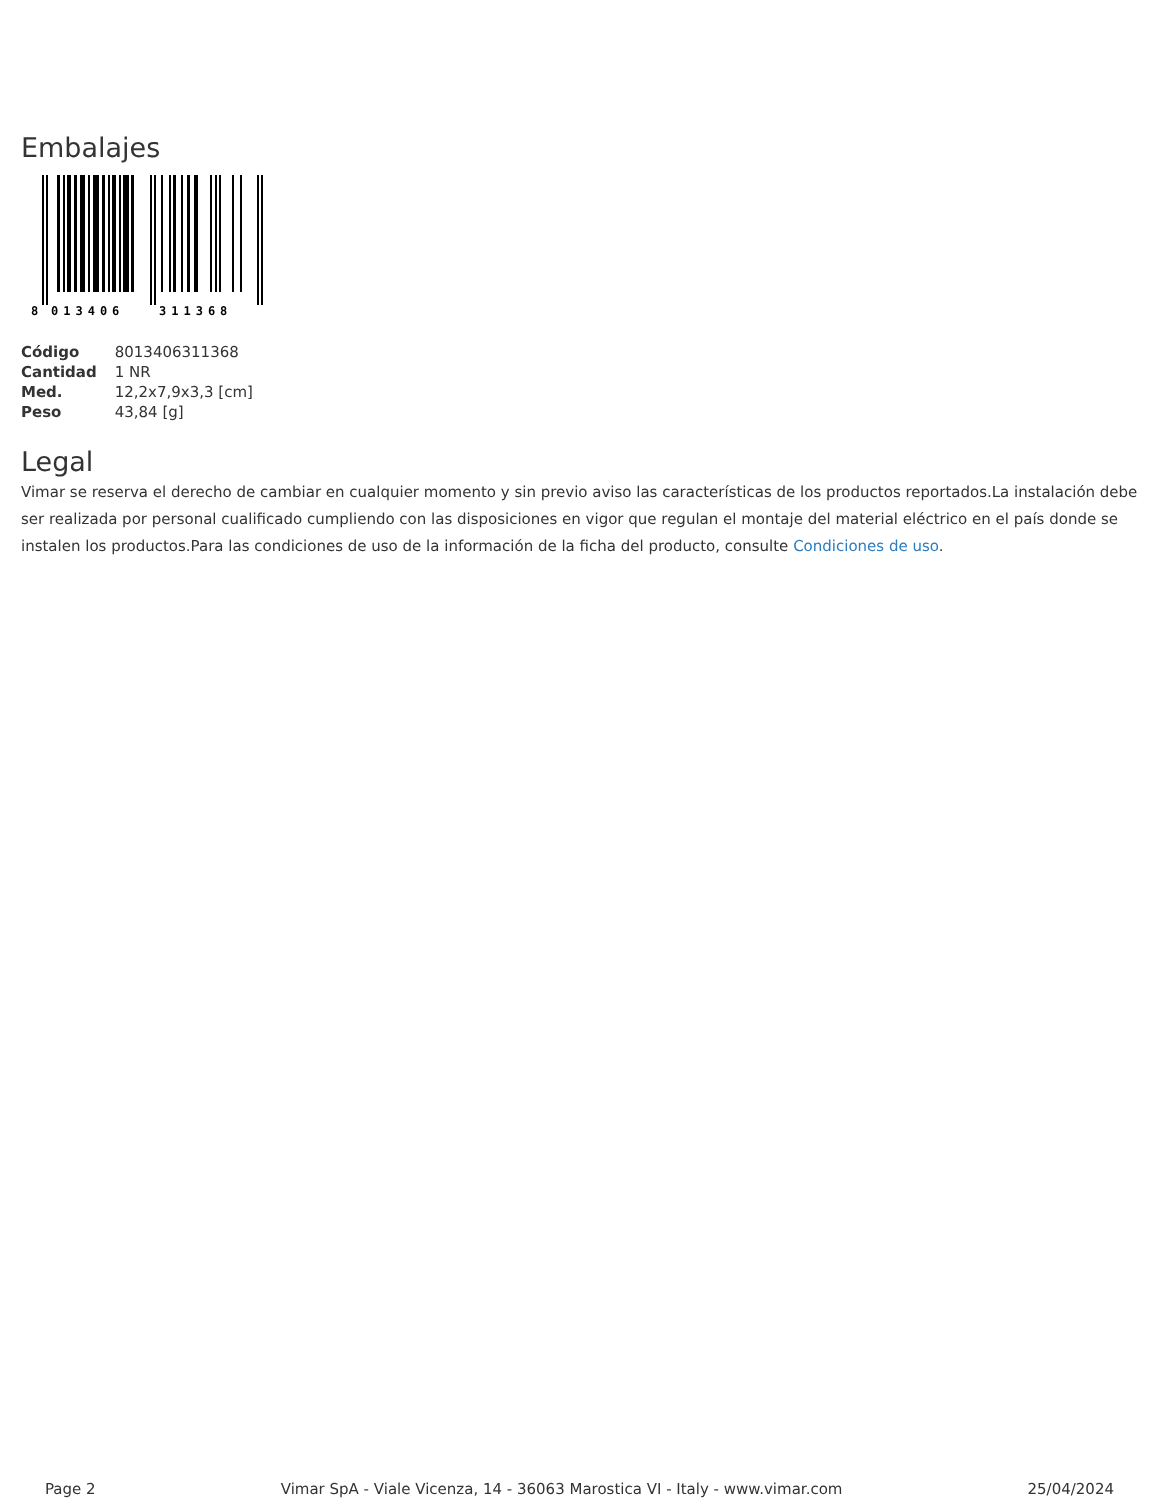Embalajes
8
013406
311368
| Código | 8013406311368 |
| Cantidad | 1 NR |
| Med. | 12,2x7,9x3,3 [cm] |
| Peso | 43,84 [g] |
Legal
Vimar se reserva el derecho de cambiar en cualquier momento y sin previo aviso las características de los productos reportados.La instalación debe ser realizada por personal cualificado cumpliendo con las disposiciones en vigor que regulan el montaje del material eléctrico en el país donde se instalen los productos.Para las condiciones de uso de la información de la ficha del producto, consulte Condiciones de uso.
Page 2 Vimar SpA - Viale Vicenza, 14 - 36063 Marostica VI - Italy - www.vimar.com 25/04/2024